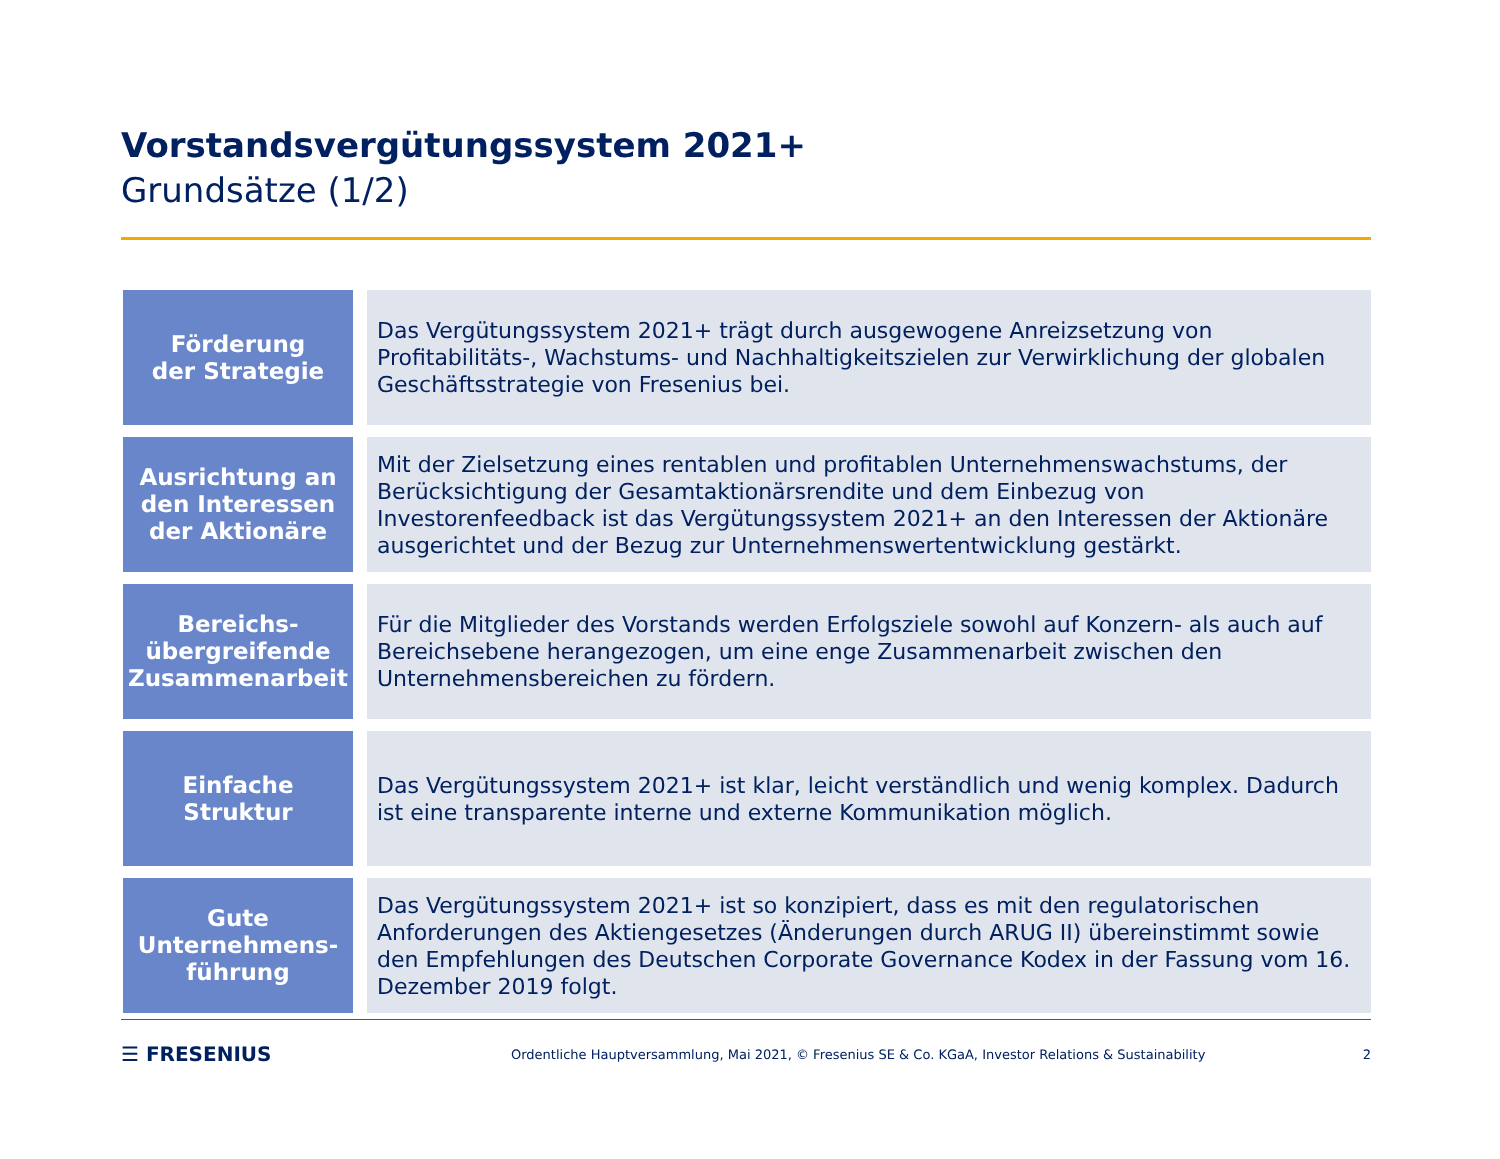Vorstandsvergütungssystem 2021+
Grundsätze (1/2)
| Förderung der Strategie | Das Vergütungssystem 2021+ trägt durch ausgewogene Anreizsetzung von Profitabilitäts-, Wachstums- und Nachhaltigkeitszielen zur Verwirklichung der globalen Geschäftsstrategie von Fresenius bei. |
| Ausrichtung an den Interessen der Aktionäre | Mit der Zielsetzung eines rentablen und profitablen Unternehmenswachstums, der Berücksichtigung der Gesamtaktionärsrendite und dem Einbezug von Investorenfeedback ist das Vergütungssystem 2021+ an den Interessen der Aktionäre ausgerichtet und der Bezug zur Unternehmenswertentwicklung gestärkt. |
| Bereichs- übergreifende Zusammenarbeit | Für die Mitglieder des Vorstands werden Erfolgsziele sowohl auf Konzern- als auch auf Bereichsebene herangezogen, um eine enge Zusammenarbeit zwischen den Unternehmensbereichen zu fördern. |
| Einfache Struktur | Das Vergütungssystem 2021+ ist klar, leicht verständlich und wenig komplex. Dadurch ist eine transparente interne und externe Kommunikation möglich. |
| Gute Unternehmens- führung | Das Vergütungssystem 2021+ ist so konzipiert, dass es mit den regulatorischen Anforderungen des Aktiengesetzes (Änderungen durch ARUG II) übereinstimmt sowie den Empfehlungen des Deutschen Corporate Governance Kodex in der Fassung vom 16. Dezember 2019 folgt. |
☰ FRESENIUS
Ordentliche Hauptversammlung, Mai 2021, © Fresenius SE & Co. KGaA, Investor Relations & Sustainability
2